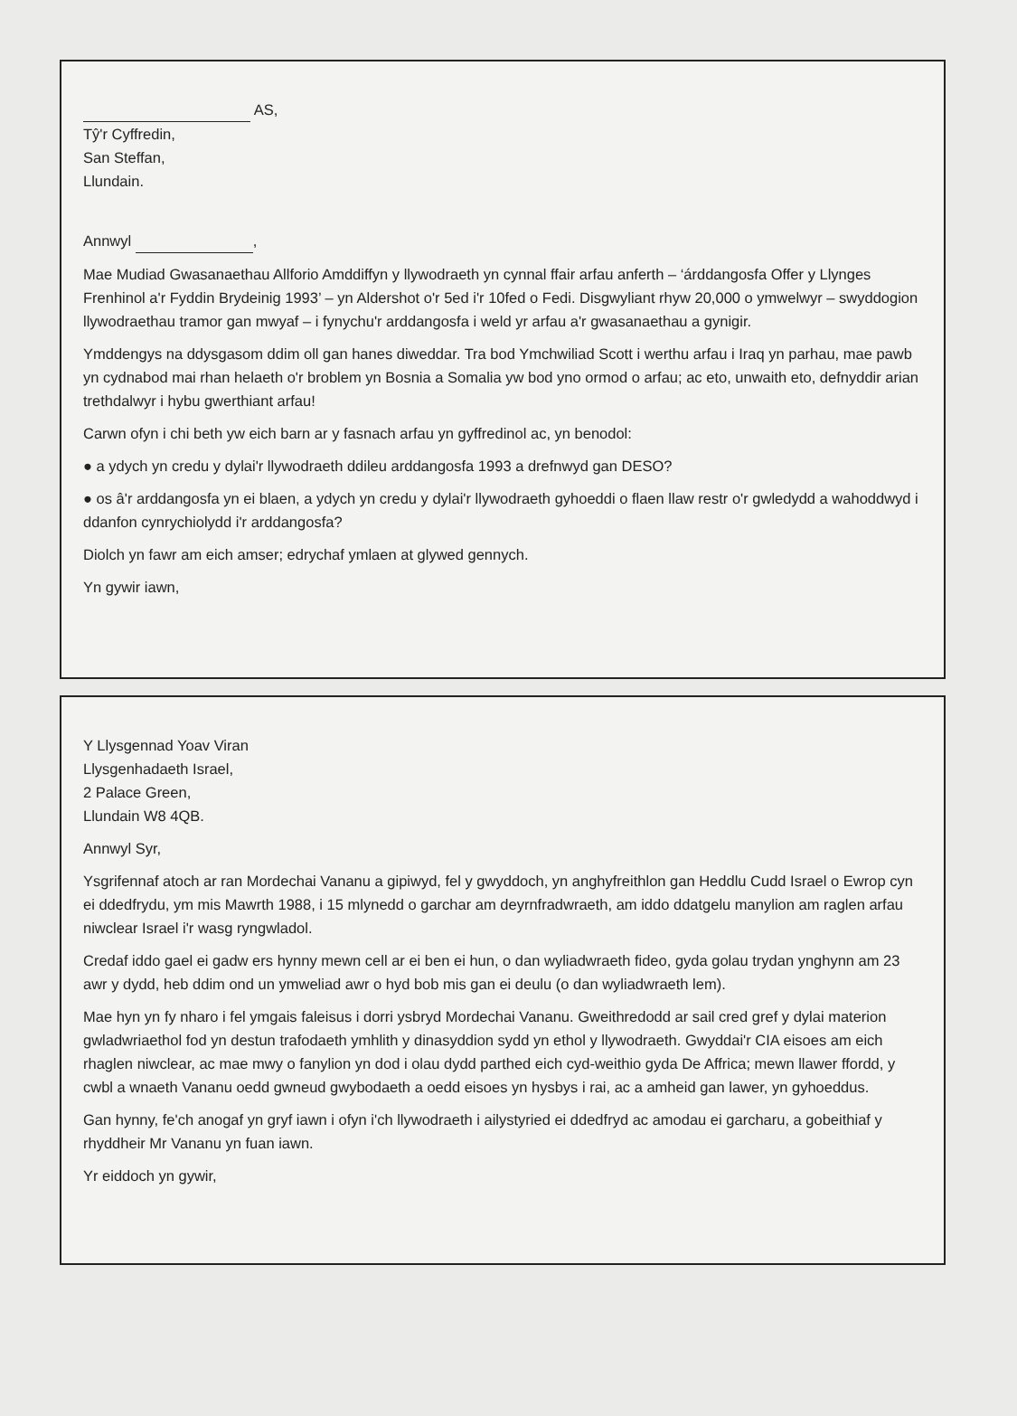AS,
Tŷ'r Cyffredin,
San Steffan,
Llundain.
Annwyl ,
Mae Mudiad Gwasanaethau Allforio Amddiffyn y llywodraeth yn cynnal ffair arfau anferth – ‘árddangosfa Offer y Llynges Frenhinol a'r Fyddin Brydeinig 1993’ – yn Aldershot o'r 5ed i'r 10fed o Fedi. Disgwyliant rhyw 20,000 o ymwelwyr – swyddogion llywodraethau tramor gan mwyaf – i fynychu'r arddangosfa i weld yr arfau a'r gwasanaethau a gynigir.
Ymddengys na ddysgasom ddim oll gan hanes diweddar. Tra bod Ymchwiliad Scott i werthu arfau i Iraq yn parhau, mae pawb yn cydnabod mai rhan helaeth o'r broblem yn Bosnia a Somalia yw bod yno ormod o arfau; ac eto, unwaith eto, defnyddir arian trethdalwyr i hybu gwerthiant arfau!
Carwn ofyn i chi beth yw eich barn ar y fasnach arfau yn gyffredinol ac, yn benodol:
● a ydych yn credu y dylai'r llywodraeth ddileu arddangosfa 1993 a drefnwyd gan DESO?
● os â'r arddangosfa yn ei blaen, a ydych yn credu y dylai'r llywodraeth gyhoeddi o flaen llaw restr o'r gwledydd a wahoddwyd i ddanfon cynrychiolydd i'r arddangosfa?
Diolch yn fawr am eich amser; edrychaf ymlaen at glywed gennych.
Yn gywir iawn,
Y Llysgennad Yoav Viran
Llysgenhadaeth Israel,
2 Palace Green,
Llundain W8 4QB.
Annwyl Syr,
Ysgrifennaf atoch ar ran Mordechai Vananu a gipiwyd, fel y gwyddoch, yn anghyfreithlon gan Heddlu Cudd Israel o Ewrop cyn ei ddedfrydu, ym mis Mawrth 1988, i 15 mlynedd o garchar am deyrnfradwraeth, am iddo ddatgelu manylion am raglen arfau niwclear Israel i'r wasg ryngwladol.
Credaf iddo gael ei gadw ers hynny mewn cell ar ei ben ei hun, o dan wyliadwraeth fideo, gyda golau trydan ynghynn am 23 awr y dydd, heb ddim ond un ymweliad awr o hyd bob mis gan ei deulu (o dan wyliadwraeth lem).
Mae hyn yn fy nharo i fel ymgais faleisus i dorri ysbryd Mordechai Vananu. Gweithredodd ar sail cred gref y dylai materion gwladwriaethol fod yn destun trafodaeth ymhlith y dinasyddion sydd yn ethol y llywodraeth. Gwyddai'r CIA eisoes am eich rhaglen niwclear, ac mae mwy o fanylion yn dod i olau dydd parthed eich cyd-weithio gyda De Affrica; mewn llawer ffordd, y cwbl a wnaeth Vananu oedd gwneud gwybodaeth a oedd eisoes yn hysbys i rai, ac a amheid gan lawer, yn gyhoeddus.
Gan hynny, fe'ch anogaf yn gryf iawn i ofyn i'ch llywodraeth i ailystyried ei ddedfryd ac amodau ei garcharu, a gobeithiaf y rhyddheir Mr Vananu yn fuan iawn.
Yr eiddoch yn gywir,